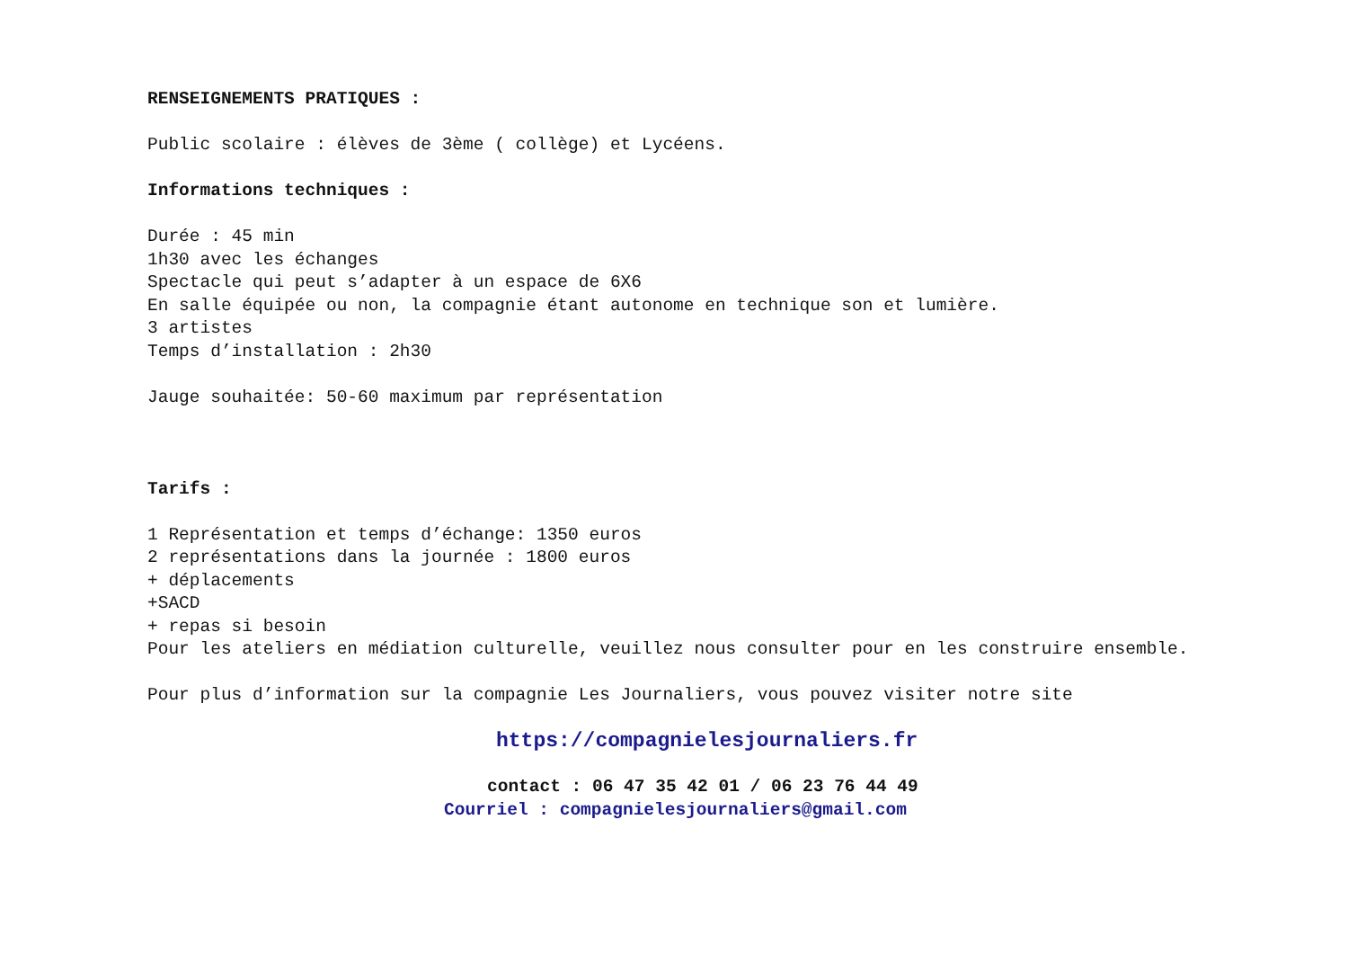RENSEIGNEMENTS PRATIQUES :
Public scolaire : élèves de 3ème ( collège) et Lycéens.
Informations techniques :
Durée : 45 min
1h30 avec les échanges
Spectacle qui peut s’adapter à un espace de 6X6
En salle équipée ou non, la compagnie étant autonome en technique son et lumière.
3 artistes
Temps d’installation : 2h30
Jauge souhaitée: 50-60 maximum par représentation
Tarifs :
1 Représentation et temps d’échange: 1350 euros
2 représentations dans la journée : 1800 euros
+ déplacements
+SACD
+ repas si besoin
Pour les ateliers en médiation culturelle, veuillez nous consulter pour en les construire ensemble.
Pour plus d’information sur la compagnie Les Journaliers, vous pouvez visiter notre site
https://compagnielesjournaliers.fr
contact : 06 47 35 42 01 / 06 23 76 44 49
Courriel : compagnielesjournaliers@gmail.com